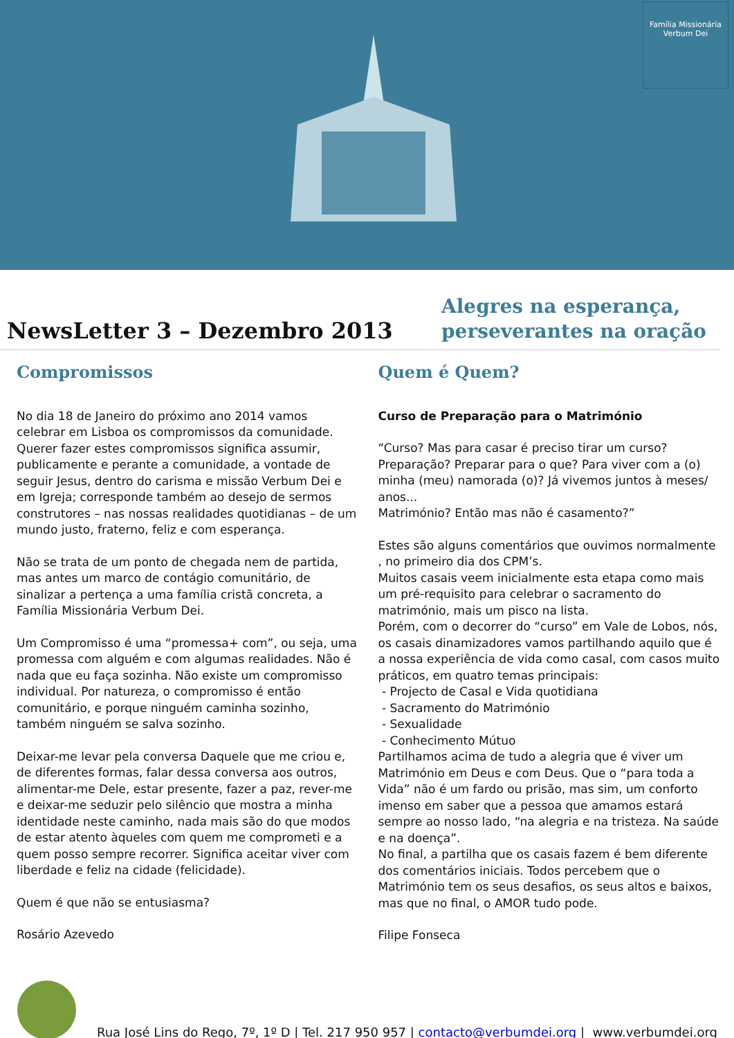Família Missionária Verbum Dei
NewsLetter 3 – Dezembro 2013
Alegres na esperança,
perseverantes na oração
Compromissos
No dia 18 de Janeiro do próximo ano 2014 vamos celebrar em Lisboa os compromissos da comunidade.
Querer fazer estes compromissos significa assumir, publicamente e perante a comunidade, a vontade de seguir Jesus, dentro do carisma e missão Verbum Dei e em Igreja; corresponde também ao desejo de sermos construtores – nas nossas realidades quotidianas – de um mundo justo, fraterno, feliz e com esperança.
Não se trata de um ponto de chegada nem de partida, mas antes um marco de contágio comunitário, de sinalizar a pertença a uma família cristã concreta, a Família Missionária Verbum Dei.
Um Compromisso é uma “promessa+ com”, ou seja, uma promessa com alguém e com algumas realidades. Não é nada que eu faça sozinha. Não existe um compromisso individual. Por natureza, o compromisso é então comunitário, e porque ninguém caminha sozinho, também ninguém se salva sozinho.
Deixar-me levar pela conversa Daquele que me criou e, de diferentes formas, falar dessa conversa aos outros, alimentar-me Dele, estar presente, fazer a paz, rever-me e deixar-me seduzir pelo silêncio que mostra a minha identidade neste caminho, nada mais são do que modos de estar atento àqueles com quem me comprometi e a quem posso sempre recorrer. Significa aceitar viver com liberdade e feliz na cidade (felicidade).
Quem é que não se entusiasma?
Rosário Azevedo
Quem é Quem?
Curso de Preparação para o Matrimónio
“Curso? Mas para casar é preciso tirar um curso? Preparação? Preparar para o que? Para viver com a (o) minha (meu) namorada (o)? Já vivemos juntos à meses/ anos...
Matrimónio? Então mas não é casamento?”
Estes são alguns comentários que ouvimos normalmente , no primeiro dia dos CPM’s.
Muitos casais veem inicialmente esta etapa como mais um pré-requisito para celebrar o sacramento do matrimónio, mais um pisco na lista.
Porém, com o decorrer do “curso” em Vale de Lobos, nós, os casais dinamizadores vamos partilhando aquilo que é a nossa experiência de vida como casal, com casos muito práticos, em quatro temas principais:
- Projecto de Casal e Vida quotidiana
- Sacramento do Matrimónio
- Sexualidade
- Conhecimento Mútuo
Partilhamos acima de tudo a alegria que é viver um Matrimónio em Deus e com Deus. Que o “para toda a Vida” não é um fardo ou prisão, mas sim, um conforto imenso em saber que a pessoa que amamos estará sempre ao nosso lado, “na alegria e na tristeza. Na saúde e na doença”.
No final, a partilha que os casais fazem é bem diferente dos comentários iniciais. Todos percebem que o Matrimónio tem os seus desafios, os seus altos e baixos, mas que no final, o AMOR tudo pode.
Filipe Fonseca
Rua José Lins do Rego, 7º, 1º D | Tel. 217 950 957 | contacto@verbumdei.org | www.verbumdei.org